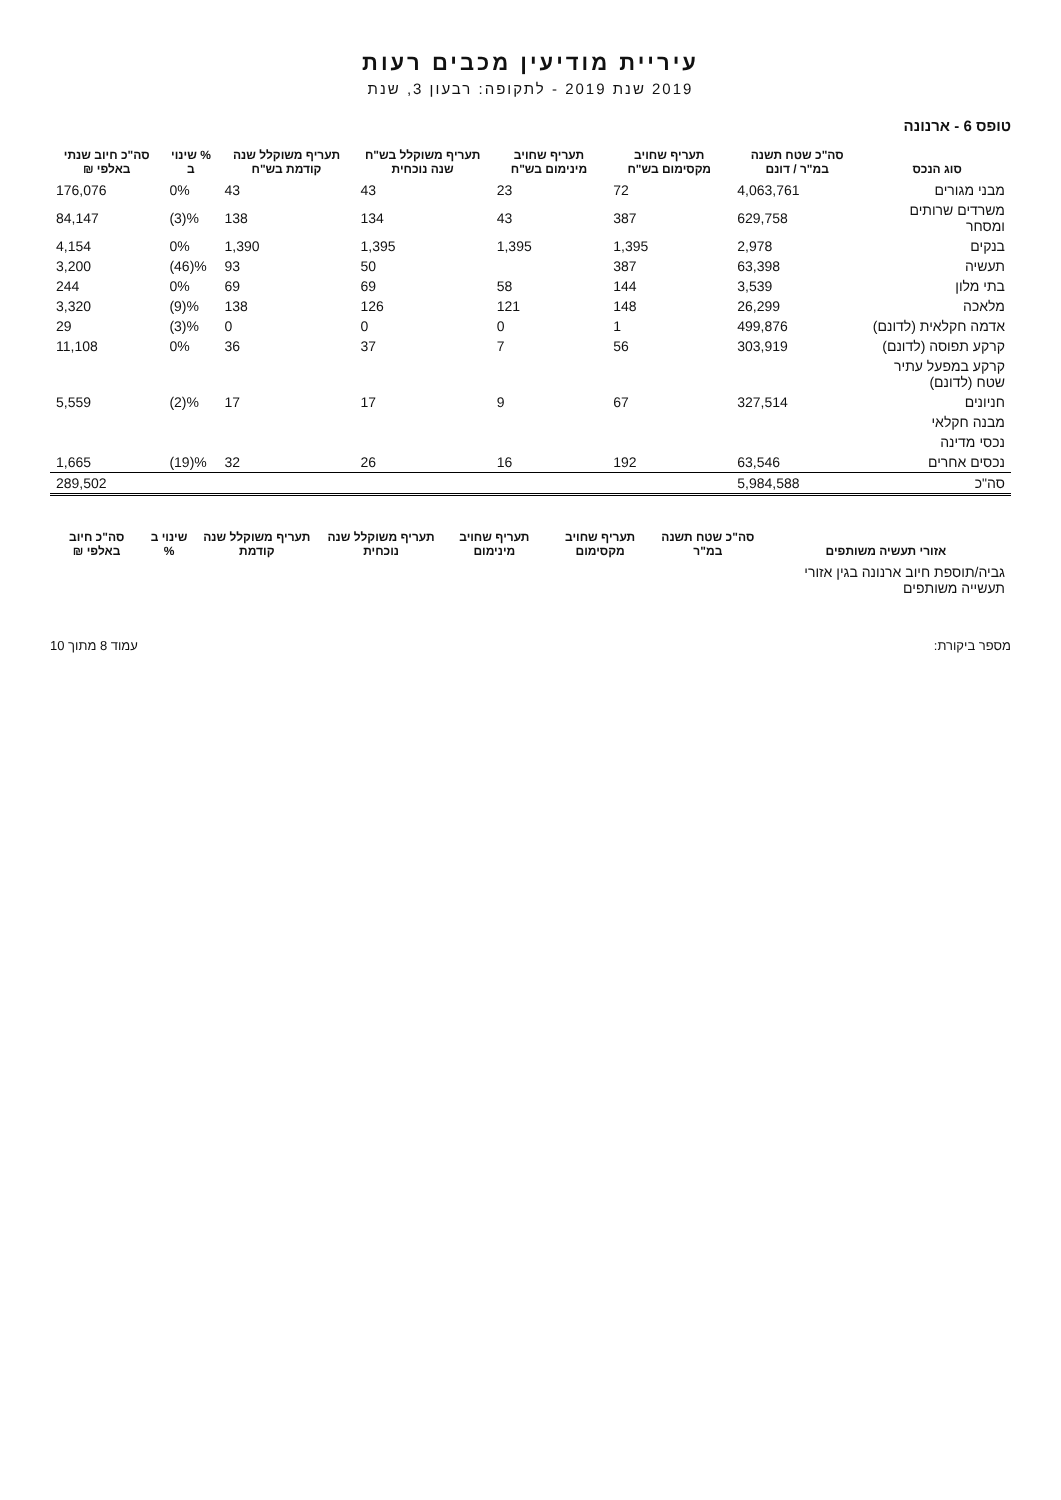עיריית מודיעין מכבים רעות
2019 שנת 2019 - לתקופה: רבעון 3, שנת
טופס 6 - ארנונה
| סוג הנכס | סה"כ שטח תשנה במ"ר / דונם | תעריף שחויב מקסימום בש"ח | תעריף שחויב מינימום בש"ח | תעריף משוקלל בש"ח שנה נוכחית | תעריף משוקלל שנה קודמת בש"ח | % שינוי ב | סה"כ חיוב שנתי באלפי ₪ |
| --- | --- | --- | --- | --- | --- | --- | --- |
| מבני מגורים | 4,063,761 | 72 | 23 | 43 | 43 | 0% | 176,076 |
| משרדים שרותים ומסחר | 629,758 | 387 | 43 | 134 | 138 | (3)% | 84,147 |
| בנקים | 2,978 | 1,395 | 1,395 | 1,395 | 1,390 | 0% | 4,154 |
| תעשיה | 63,398 | 387 | | 50 | 93 | (46)% | 3,200 |
| בתי מלון | 3,539 | 144 | 58 | 69 | 69 | 0% | 244 |
| מלאכה | 26,299 | 148 | 121 | 126 | 138 | (9)% | 3,320 |
| אדמה חקלאית (לדונם) | 499,876 | 1 | 0 | 0 | 0 | (3)% | 29 |
| קרקע תפוסה (לדונם) | 303,919 | 56 | 7 | 37 | 36 | 0% | 11,108 |
| קרקע במפעל עתיר שטח (לדונם) | | | | | | | |
| חניונים | 327,514 | 67 | 9 | 17 | 17 | (2)% | 5,559 |
| מבנה חקלאי | | | | | | | |
| נכסי מדינה | | | | | | | |
| נכסים אחרים | 63,546 | 192 | 16 | 26 | 32 | (19)% | 1,665 |
| סה"כ | 5,984,588 | | | | | | 289,502 |
| אזורי תעשיה משותפים | סה"כ שטח תשנה במ"ר | תעריף שחויב מקסימום | תעריף שחויב מינימום | תעריף משוקלל שנה נוכחית | תעריף משוקלל שנה קודמת | שינוי ב % | סה"כ חיוב באלפי ₪ |
| --- | --- | --- | --- | --- | --- | --- | --- |
| גביה/תוספת חיוב ארנונה בגין אזורי תעשייה משותפים | | | | | | | |
מספר ביקורת: עמוד 8 מתוך 10